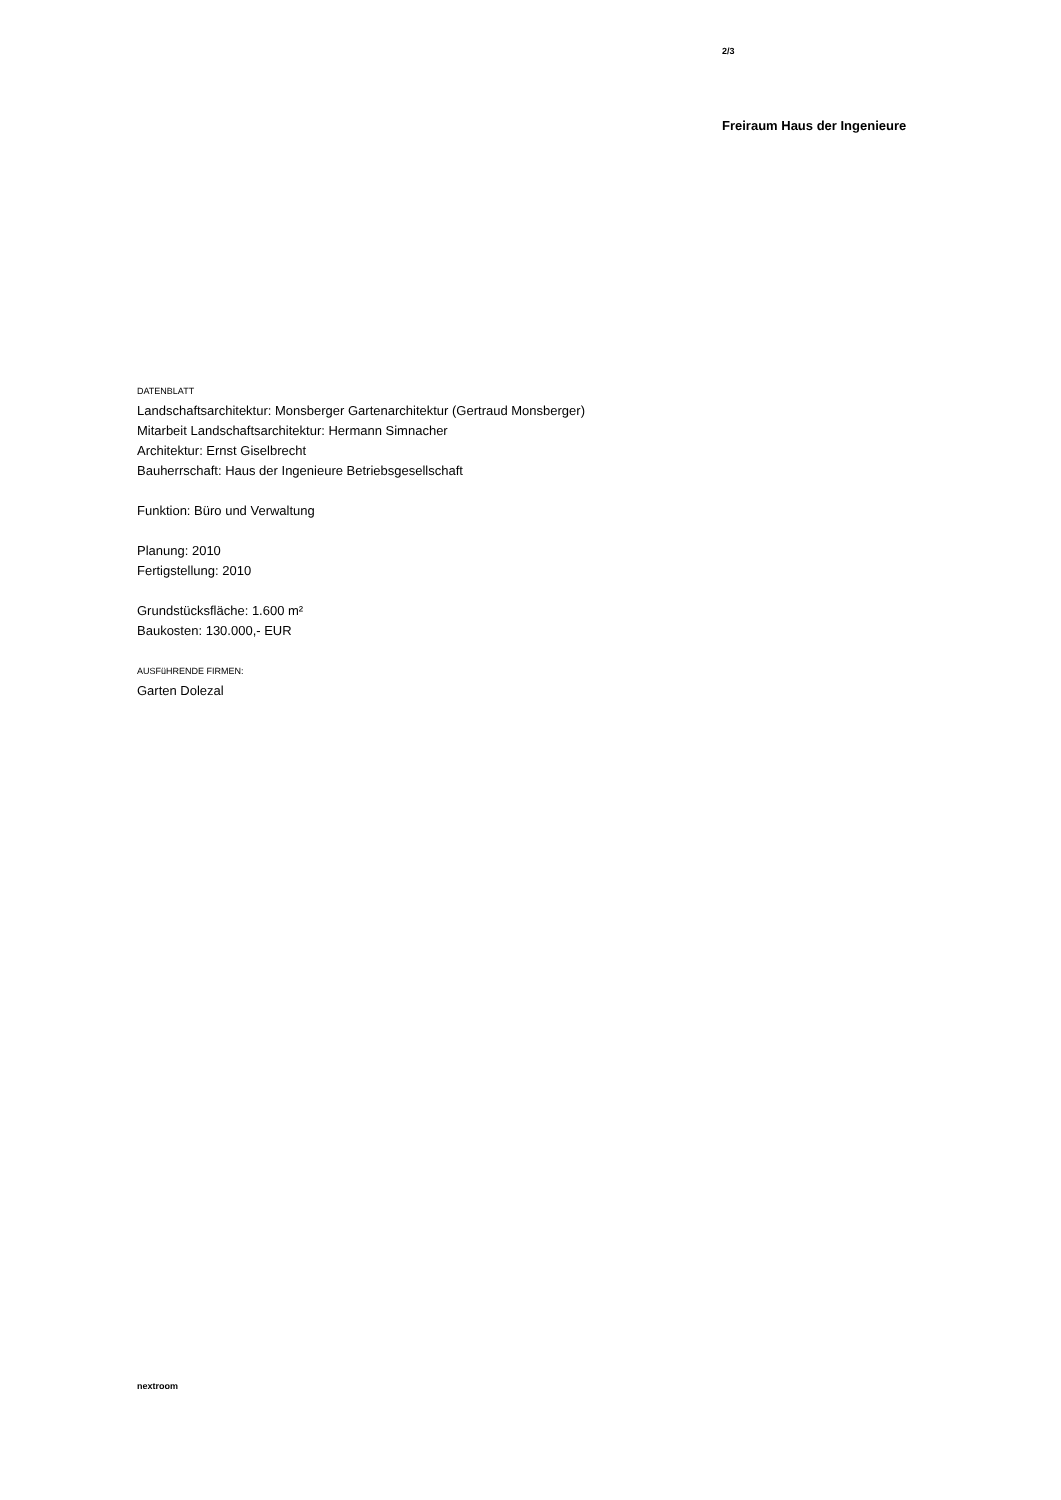2/3
Freiraum Haus der Ingenieure
DATENBLATT
Landschaftsarchitektur: Monsberger Gartenarchitektur (Gertraud Monsberger)
Mitarbeit Landschaftsarchitektur: Hermann Simnacher
Architektur: Ernst Giselbrecht
Bauherrschaft: Haus der Ingenieure Betriebsgesellschaft
Funktion: Büro und Verwaltung
Planung: 2010
Fertigstellung: 2010
Grundstücksfläche: 1.600 m²
Baukosten: 130.000,- EUR
AUSFüHRENDE FIRMEN:
Garten Dolezal
nextroom